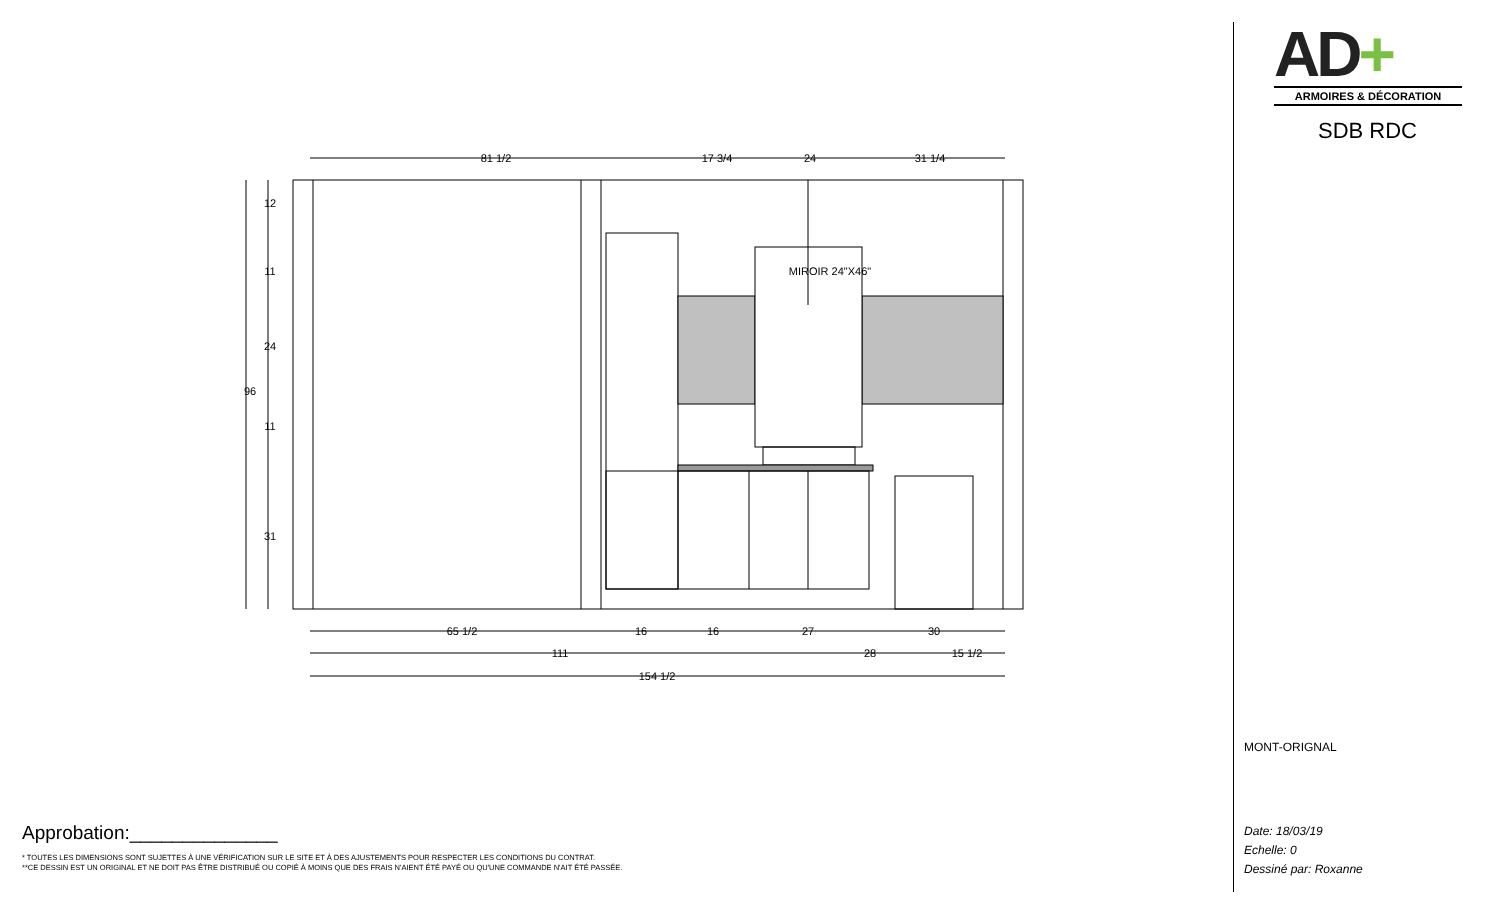81 1/2
17 3/4
24
31 1/4
MIROIR 24"X46"
65 1/2
16
16
27
30
111
28
15 1/2
154 1/2
96
12
11
24
11
31
Approbation:______________
* TOUTES LES DIMENSIONS SONT SUJETTES À UNE VÉRIFICATION SUR LE SITE ET À DES AJUSTEMENTS POUR RESPECTER LES CONDITIONS DU CONTRAT.
**CE DESSIN EST UN ORIGINAL ET NE DOIT PAS ÊTRE DISTRIBUÉ OU COPIÉ À MOINS QUE DES FRAIS N'AIENT ÉTÉ PAYÉ OU QU'UNE COMMANDE N'AIT ÉTÉ PASSÉE.
AD+
ARMOIRES & DÉCORATION
SDB RDC
MONT-ORIGNAL
Date: 18/03/19
Echelle: 0
Dessiné par: Roxanne